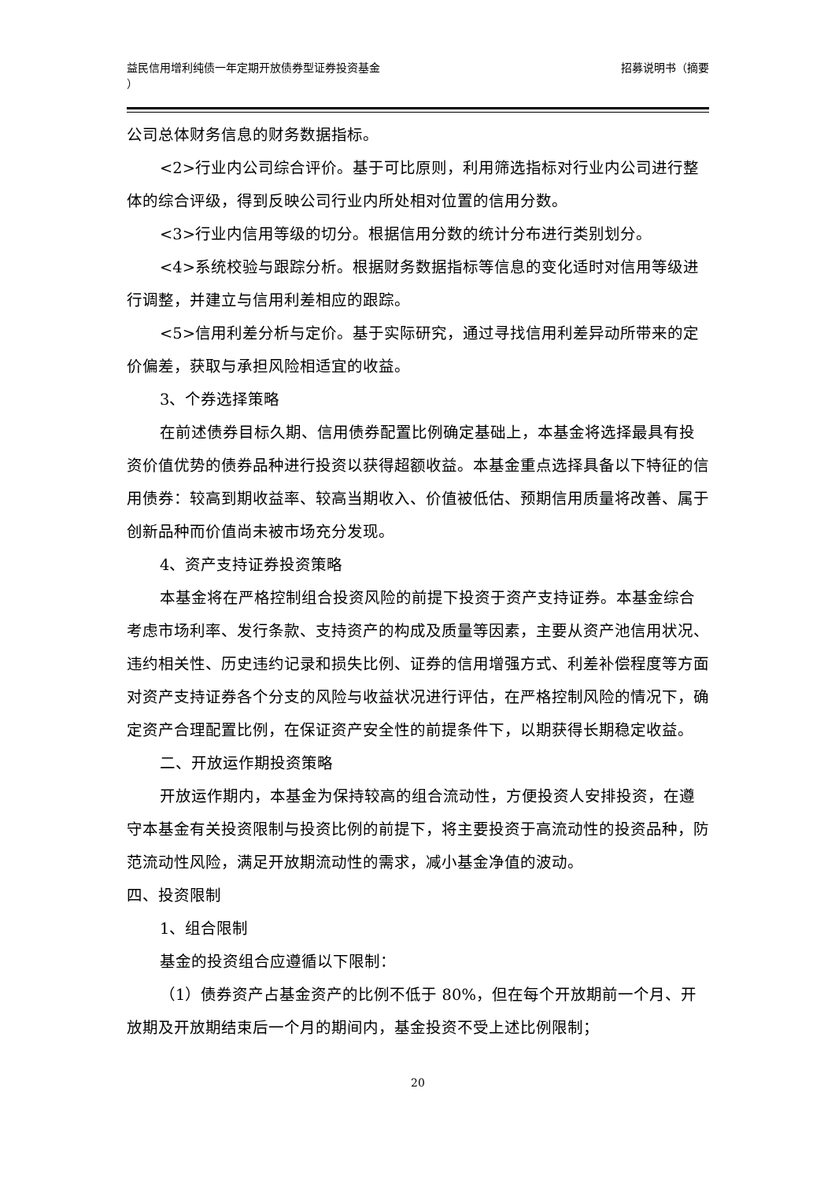益民信用增利纯债一年定期开放债券型证券投资基金
）
招募说明书（摘要
公司总体财务信息的财务数据指标。
<2>行业内公司综合评价。基于可比原则，利用筛选指标对行业内公司进行整体的综合评级，得到反映公司行业内所处相对位置的信用分数。
<3>行业内信用等级的切分。根据信用分数的统计分布进行类别划分。
<4>系统校验与跟踪分析。根据财务数据指标等信息的变化适时对信用等级进行调整，并建立与信用利差相应的跟踪。
<5>信用利差分析与定价。基于实际研究，通过寻找信用利差异动所带来的定价偏差，获取与承担风险相适宜的收益。
3、个券选择策略
在前述债券目标久期、信用债券配置比例确定基础上，本基金将选择最具有投资价值优势的债券品种进行投资以获得超额收益。本基金重点选择具备以下特征的信用债券：较高到期收益率、较高当期收入、价值被低估、预期信用质量将改善、属于创新品种而价值尚未被市场充分发现。
4、资产支持证券投资策略
本基金将在严格控制组合投资风险的前提下投资于资产支持证券。本基金综合考虑市场利率、发行条款、支持资产的构成及质量等因素，主要从资产池信用状况、违约相关性、历史违约记录和损失比例、证券的信用增强方式、利差补偿程度等方面对资产支持证券各个分支的风险与收益状况进行评估，在严格控制风险的情况下，确定资产合理配置比例，在保证资产安全性的前提条件下，以期获得长期稳定收益。
二、开放运作期投资策略
开放运作期内，本基金为保持较高的组合流动性，方便投资人安排投资，在遵守本基金有关投资限制与投资比例的前提下，将主要投资于高流动性的投资品种，防范流动性风险，满足开放期流动性的需求，减小基金净值的波动。
四、投资限制
1、组合限制
基金的投资组合应遵循以下限制：
（1）债券资产占基金资产的比例不低于 80%，但在每个开放期前一个月、开放期及开放期结束后一个月的期间内，基金投资不受上述比例限制；
20